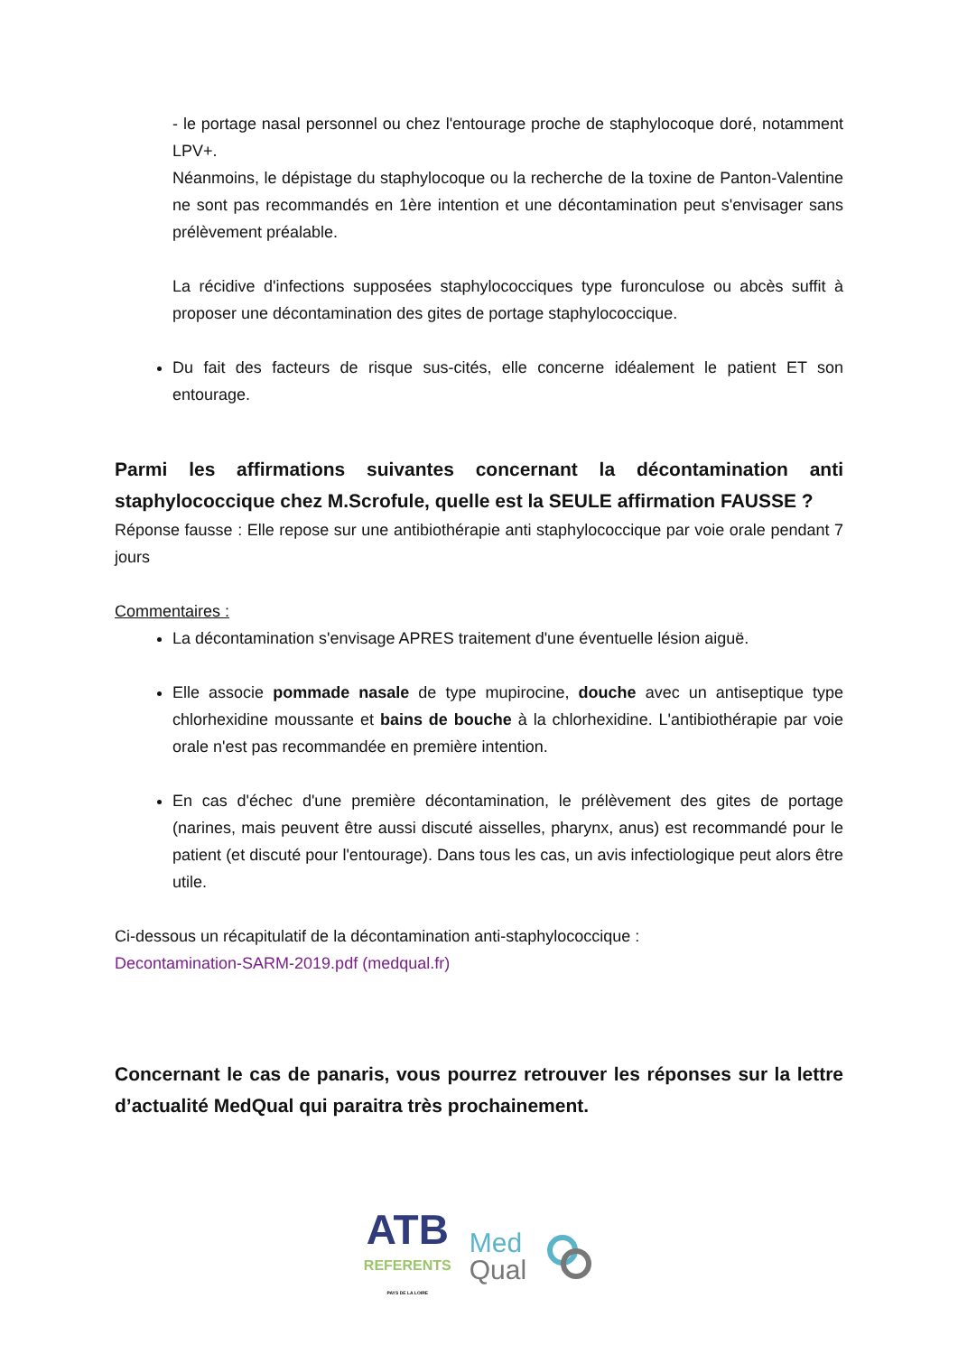- le portage nasal personnel ou chez l'entourage proche de staphylocoque doré, notamment LPV+.
Néanmoins, le dépistage du staphylocoque ou la recherche de la toxine de Panton-Valentine ne sont pas recommandés en 1ère intention et une décontamination peut s'envisager sans prélèvement préalable.
La récidive d'infections supposées staphylococciques type furonculose ou abcès suffit à proposer une décontamination des gites de portage staphylococcique.
Du fait des facteurs de risque sus-cités, elle concerne idéalement le patient ET son entourage.
Parmi les affirmations suivantes concernant la décontamination anti staphylococcique chez M.Scrofule, quelle est la SEULE affirmation FAUSSE ?
Réponse fausse : Elle repose sur une antibiothérapie anti staphylococcique par voie orale pendant 7 jours
Commentaires :
La décontamination s'envisage APRES traitement d'une éventuelle lésion aiguë.
Elle associe pommade nasale de type mupirocine, douche avec un antiseptique type chlorhexidine moussante et bains de bouche à la chlorhexidine. L'antibiothérapie par voie orale n'est pas recommandée en première intention.
En cas d'échec d'une première décontamination, le prélèvement des gites de portage (narines, mais peuvent être aussi discuté aisselles, pharynx, anus) est recommandé pour le patient (et discuté pour l'entourage). Dans tous les cas, un avis infectiologique peut alors être utile.
Ci-dessous un récapitulatif de la décontamination anti-staphylococcique :
Decontamination-SARM-2019.pdf (medqual.fr)
Concernant le cas de panaris, vous pourrez retrouver les réponses sur la lettre d’actualité MedQual qui paraitra très prochainement.
ATB
REFERENTS
PAYS DE LA LOIRE
Med
Qual